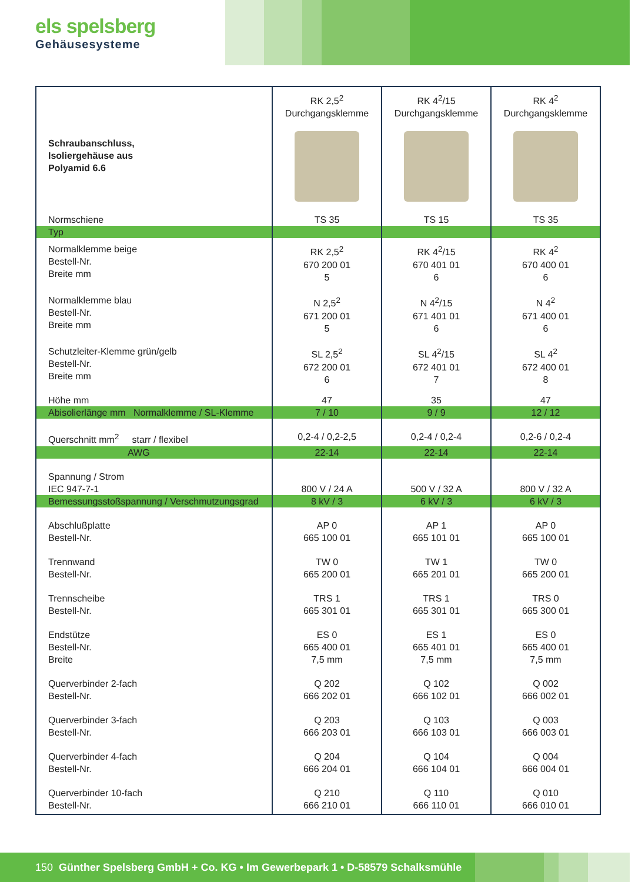els spelsberg
Gehäusesysteme
| Schraubanschluss, Isoliergehäuse aus Polyamid 6.6 | RK 2,5<sup>2</sup> Durchgangsklemme | RK 4<sup>2</sup>/15 Durchgangsklemme | RK 4<sup>2</sup> Durchgangsklemme |
| --- | --- | --- | --- |
| Normschiene | TS 35 | TS 15 | TS 35 |
| Typ | | | |
| Normalklemme beige Bestell-Nr. Breite mm | RK 2,5<sup>2</sup> 670 200 01 5 | RK 4<sup>2</sup>/15 670 401 01 6 | RK 4<sup>2</sup> 670 400 01 6 |
| Normalklemme blau Bestell-Nr. Breite mm | N 2,5<sup>2</sup> 671 200 01 5 | N 4<sup>2</sup>/15 671 401 01 6 | N 4<sup>2</sup> 671 400 01 6 |
| Schutzleiter-Klemme grün/gelb Bestell-Nr. Breite mm | SL 2,5<sup>2</sup> 672 200 01 6 | SL 4<sup>2</sup>/15 672 401 01 7 | SL 4<sup>2</sup> 672 400 01 8 |
| Höhe mm | 47 | 35 | 47 |
| Abisolierlänge mm Normalklemme / SL-Klemme | 7 / 10 | 9 / 9 | 12 / 12 |
| Querschnitt mm<sup>2</sup> starr / flexibel | 0,2-4 / 0,2-2,5 | 0,2-4 / 0,2-4 | 0,2-6 / 0,2-4 |
| AWG | 22-14 | 22-14 | 22-14 |
| Spannung / Strom IEC 947-7-1 | 800 V / 24 A | 500 V / 32 A | 800 V / 32 A |
| Bemessungsstoßspannung / Verschmutzungsgrad | 8 kV / 3 | 6 kV / 3 | 6 kV / 3 |
| Abschlußplatte Bestell-Nr. | AP 0 665 100 01 | AP 1 665 101 01 | AP 0 665 100 01 |
| Trennwand Bestell-Nr. | TW 0 665 200 01 | TW 1 665 201 01 | TW 0 665 200 01 |
| Trennscheibe Bestell-Nr. | TRS 1 665 301 01 | TRS 1 665 301 01 | TRS 0 665 300 01 |
| Endstütze Bestell-Nr. Breite | ES 0 665 400 01 7,5 mm | ES 1 665 401 01 7,5 mm | ES 0 665 400 01 7,5 mm |
| Querverbinder 2-fach Bestell-Nr. | Q 202 666 202 01 | Q 102 666 102 01 | Q 002 666 002 01 |
| Querverbinder 3-fach Bestell-Nr. | Q 203 666 203 01 | Q 103 666 103 01 | Q 003 666 003 01 |
| Querverbinder 4-fach Bestell-Nr. | Q 204 666 204 01 | Q 104 666 104 01 | Q 004 666 004 01 |
| Querverbinder 10-fach Bestell-Nr. | Q 210 666 210 01 | Q 110 666 110 01 | Q 010 666 010 01 |
150 Günther Spelsberg GmbH + Co. KG • Im Gewerbepark 1 • D-58579 Schalksmühle